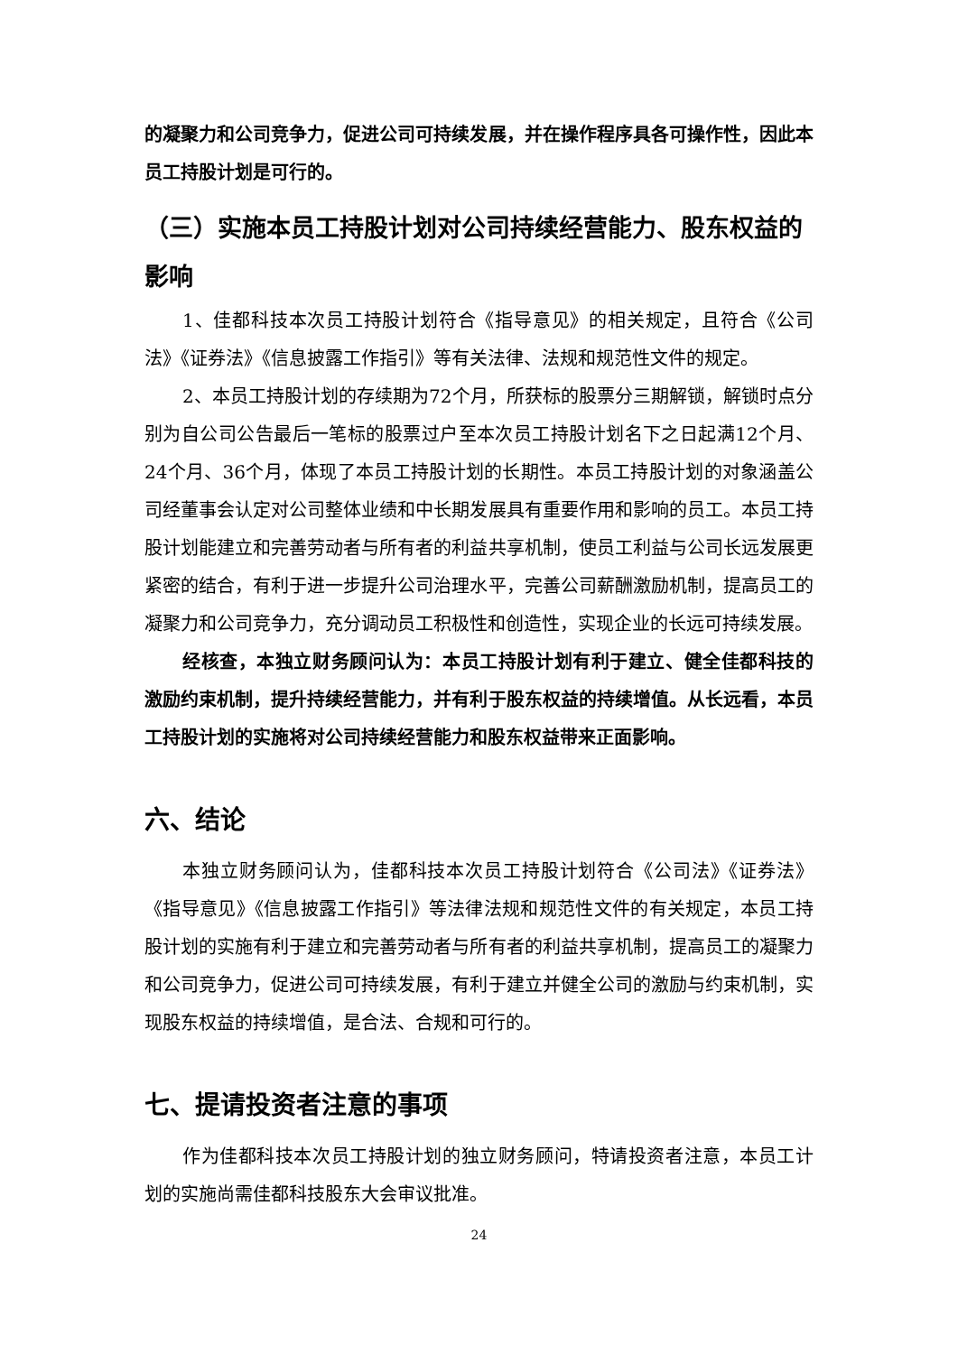的凝聚力和公司竞争力，促进公司可持续发展，并在操作程序具各可操作性，因此本员工持股计划是可行的。
（三）实施本员工持股计划对公司持续经营能力、股东权益的影响
1、佳都科技本次员工持股计划符合《指导意见》的相关规定，且符合《公司法》《证券法》《信息披露工作指引》等有关法律、法规和规范性文件的规定。
2、本员工持股计划的存续期为72个月，所获标的股票分三期解锁，解锁时点分别为自公司公告最后一笔标的股票过户至本次员工持股计划名下之日起满12个月、24个月、36个月，体现了本员工持股计划的长期性。本员工持股计划的对象涵盖公司经董事会认定对公司整体业绩和中长期发展具有重要作用和影响的员工。本员工持股计划能建立和完善劳动者与所有者的利益共享机制，使员工利益与公司长远发展更紧密的结合，有利于进一步提升公司治理水平，完善公司薪酬激励机制，提高员工的凝聚力和公司竞争力，充分调动员工积极性和创造性，实现企业的长远可持续发展。
经核查，本独立财务顾问认为：本员工持股计划有利于建立、健全佳都科技的激励约束机制，提升持续经营能力，并有利于股东权益的持续增值。从长远看，本员工持股计划的实施将对公司持续经营能力和股东权益带来正面影响。
六、结论
本独立财务顾问认为，佳都科技本次员工持股计划符合《公司法》《证券法》《指导意见》《信息披露工作指引》等法律法规和规范性文件的有关规定，本员工持股计划的实施有利于建立和完善劳动者与所有者的利益共享机制，提高员工的凝聚力和公司竞争力，促进公司可持续发展，有利于建立并健全公司的激励与约束机制，实现股东权益的持续增值，是合法、合规和可行的。
七、提请投资者注意的事项
作为佳都科技本次员工持股计划的独立财务顾问，特请投资者注意，本员工计划的实施尚需佳都科技股东大会审议批准。
24